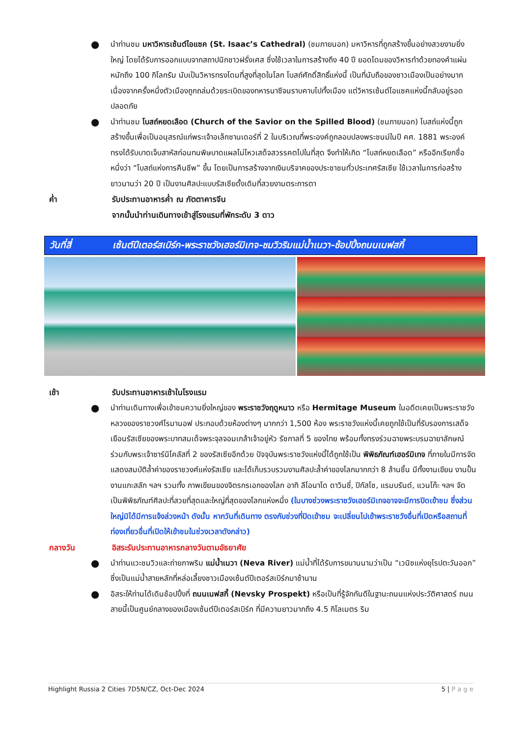●
นำท่านชม มหาวิหารเซ้นต์ไอแซค (St. Isaac’s Cathedral) (ชมภายนอก) มหาวิหารที่ถูกสร้างขึ้นอย่างสวยงามยิ่งใหญ่ โดยได้รับการออกแบบจากสถาปนิกชาวฝรั่งเศส ซึ่งใช้เวลาในการสร้างถึง 40 ปี ยอดโดมของวิหารทำด้วยทองคำแผ่นหนักถึง 100 กิโลกรัม นับเป็นวิหารทรงโดมที่สูงที่สุดในโลก โบสถ์ศักดิ์สิทธิ์แห่งนี้ เป็นที่นับถือของชาวเมืองเป็นอย่างมาก เนื่องจากครั้งหนึ่งตัวเมืองถูกถล่มด้วยระเบิดของทหารนาซีจนราบคาบไปทั้งเมือง แต่วิหารเซ้นต์ไอแซคแห่งนี้กลับอยู่รอดปลอดภัย
●
นำท่านชม โบสถ์หยดเลือด (Church of the Savior on the Spilled Blood) (ชมภายนอก) โบสถ์แห่งนี้ถูกสร้างขึ้นเพื่อเป็นอนุสรณ์แก่พระเจ้าอเล็กซานเดอร์ที่ 2 ในบริเวณที่พระองค์ถูกลอบปลงพระชนม์ในปี คศ. 1881 พระองค์ทรงได้รับบาดเจ็บสาหัสก่อนทนพิษบาดแผลไม่ไหวเสด็จสวรรคตไปในที่สุด จึงทำให้เกิด “โบสถ์หยดเลือด” หรืออีกเรียกชื่อหนึ่งว่า “โบสถ์แห่งการคืนชีพ” ขึ้น โดยเป็นการสร้างจากเงินบริจาคของประชาชนทั่วประเทศรัสเซีย ใช้เวลาในการก่อสร้างยาวนานว่า 20 ปี เป็นงานศิลปะแบบรัสเซียดั้งเดิมที่สวยงามตระการตา
ค่ำ รับประทานอาหารค่ำ ณ ภัตตาคารจีน
จากนั้นนำท่านเดินทางเข้าสู่โรงแรมที่พักระดับ 3 ดาว
วันที่สี่ เซ้นต์ปีเตอร์สเบิร์ก-พระราชวังเฮอร์มิเทจ-ชมวิวริมแม่น้ำเนวา-ช้อปปิ้งถนนเนฟสกี้
เช้า รับประทานอาหารเช้าในโรงแรม
●
นำท่านเดินทางเพื่อเข้าชมความยิ่งใหญ่ของ พระราชวังฤดูหนาว หรือ Hermitage Museum ในอดีตเคยเป็นพระราชวังหลวงของราชวงศ์โรมานอฟ ประกอบด้วยห้องต่างๆ มากกว่า 1,500 ห้อง พระราชวังแห่งนี้เคยถูกใช้เป็นที่รับรองการเสด็จเยือนรัสเซียของพระบาทสมเด็จพระจุลจอมเกล้าเจ้าอยู่หัว รัชกาลที่ 5 ของไทย พร้อมทั้งทรงร่วมฉายพระบรมฉายาลักษณ์ ร่วมกับพระเจ้าซาร์นิโคลัสที่ 2 ของรัสเซียอีกด้วย ปัจจุบันพระราชวังแห่งนี้ได้ถูกใช้เป็น พิพิธภัณฑ์เฮอร์มิเทจ ที่ภายในมีการจัดแสดงสมบัติล้ำค่าของราชวงศ์แห่งรัสเซีย และได้เก็บรวบรวมงานศิลปะล้ำค่าของโลกมากกว่า 8 ล้านชิ้น มีทั้งงานเขียน งานปั้น งานแกะสลัก ฯลฯ รวมทั้ง ภาพเขียนของจิตรกรเอกของโลก อาทิ ลีโอนาโด ดาวินชี่, ปิกัสโซ, แรมบรันด์, แวนโก๊ะ ฯลฯ จัดเป็นพิพิธภัณฑ์ศิลปะที่สวยที่สุดและใหญ่ที่สุดของโลกแห่งหนึ่ง (ในบางช่วงพระราชวังเฮอร์มิเทจอาจจะมีการปิดเข้าชม ซึ่งส่วนใหญ่มิได้มีการแจ้งล่วงหน้า ดังนั้น หากวันที่เดินทาง ตรงกับช่วงที่ปิดเข้าชม จะเปลี่ยนไปเข้าพระราชวังอื่นที่เปิดหรือสถานที่ท่องเที่ยวอื่นที่เปิดให้เข้าชมในช่วงเวลาดังกล่าว)
กลางวัน อิสระรับประทานอาหารกลางวันตามอัธยาศัย
●
นำท่านแวะชมวิวและถ่ายภาพริม แม่น้ำเนวา (Neva River) แม่น้ำที่ได้รับการขนานนามว่าเป็น “เวนิซแห่งยุโรปตะวันออก” ซึ่งเป็นแม่น้ำสายหลักที่หล่อเลี้ยงชาวเมืองเซ้นต์ปีเตอร์สเบิร์กมาช้านาน
●
อิสระให้ท่านได้เดินช้อปปิ้งที่ ถนนเนฟสกี้ (Nevsky Prospekt) หรือเป็นที่รู้จักกันดีในฐานะถนนแห่งประวัติศาสตร์ ถนนสายนี้เป็นศูนย์กลางของเมืองเซ้นต์ปีเตอร์สเบิร์ก ที่มีความยาวมากถึง 4.5 กิโลเมตร ริม
Highlight Russia 2 Cities 7D5N/CZ, Oct-Dec 2024 5 | P a g e